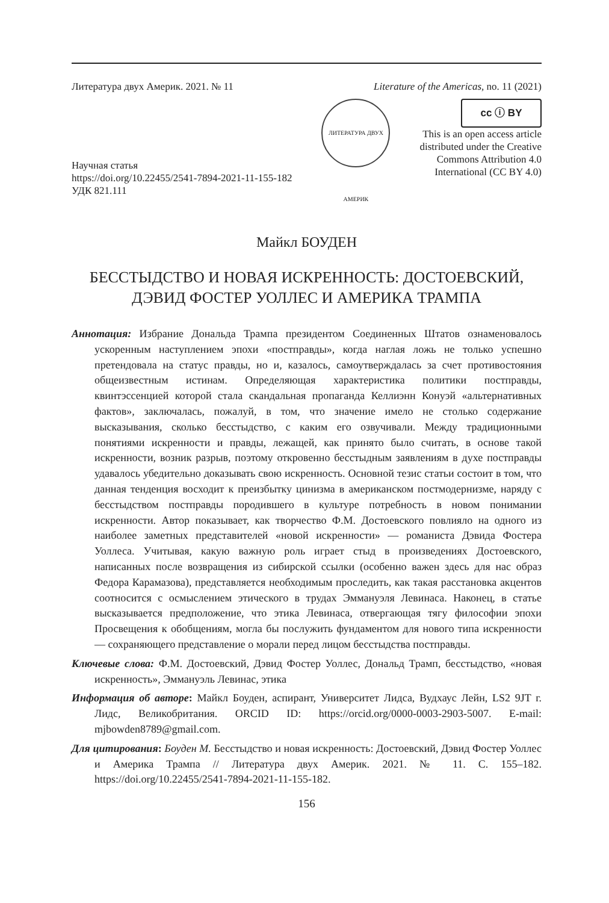Литература двух Америк. 2021. № 11 Literature of the Americas, no. 11 (2021)
Научная статья
https://doi.org/10.22455/2541-7894-2021-11-155-182
УДК 821.111
ЛИТЕРАТУРА ДВУХ АМЕРИК
cc ⓘ BY
This is an open access article
distributed under the Creative
Commons Attribution 4.0
International (CC BY 4.0)
Майкл БОУДЕН
БЕССТЫДСТВО И НОВАЯ ИСКРЕННОСТЬ: ДОСТОЕВСКИЙ,
ДЭВИД ФОСТЕР УОЛЛЕС И АМЕРИКА ТРАМПА
Аннотация: Избрание Дональда Трампа президентом Соединенных Штатов ознаменовалось ускоренным наступлением эпохи «постправды», когда наглая ложь не только успешно претендовала на статус правды, но и, казалось, самоутверждалась за счет противостояния общеизвестным истинам. Определяющая характеристика политики постправды, квинтэссенцией которой стала скандальная пропаганда Келлиэнн Конуэй «альтернативных фактов», заключалась, пожалуй, в том, что значение имело не столько содержание высказывания, сколько бесстыдство, с каким его озвучивали. Между традиционными понятиями искренности и правды, лежащей, как принято было считать, в основе такой искренности, возник разрыв, поэтому откровенно бесстыдным заявлениям в духе постправды удавалось убедительно доказывать свою искренность. Основной тезис статьи состоит в том, что данная тенденция восходит к преизбытку цинизма в американском постмодернизме, наряду с бесстыдством постправды породившего в культуре потребность в новом понимании искренности. Автор показывает, как творчество Ф.М. Достоевского повлияло на одного из наиболее заметных представителей «новой искренности» — романиста Дэвида Фостера Уоллеса. Учитывая, какую важную роль играет стыд в произведениях Достоевского, написанных после возвращения из сибирской ссылки (особенно важен здесь для нас образ Федора Карамазова), представляется необходимым проследить, как такая расстановка акцентов соотносится с осмыслением этического в трудах Эммануэля Левинаса. Наконец, в статье высказывается предположение, что этика Левинаса, отвергающая тягу философии эпохи Просвещения к обобщениям, могла бы послужить фундаментом для нового типа искренности — сохраняющего представление о морали перед лицом бесстыдства постправды.
Ключевые слова: Ф.М. Достоевский, Дэвид Фостер Уоллес, Дональд Трамп, бесстыдство, «новая искренность», Эммануэль Левинас, этика
Информация об авторе: Майкл Боуден, аспирант, Университет Лидса, Вудхаус Лейн, LS2 9JT г. Лидс, Великобритания. ORCID ID: https://orcid.org/0000-0003-2903-5007. E-mail: mjbowden8789@gmail.com.
Для цитирования: Боуден М. Бесстыдство и новая искренность: Достоевский, Дэвид Фостер Уоллес и Америка Трампа // Литература двух Америк. 2021. № 11. С. 155–182. https://doi.org/10.22455/2541-7894-2021-11-155-182.
156